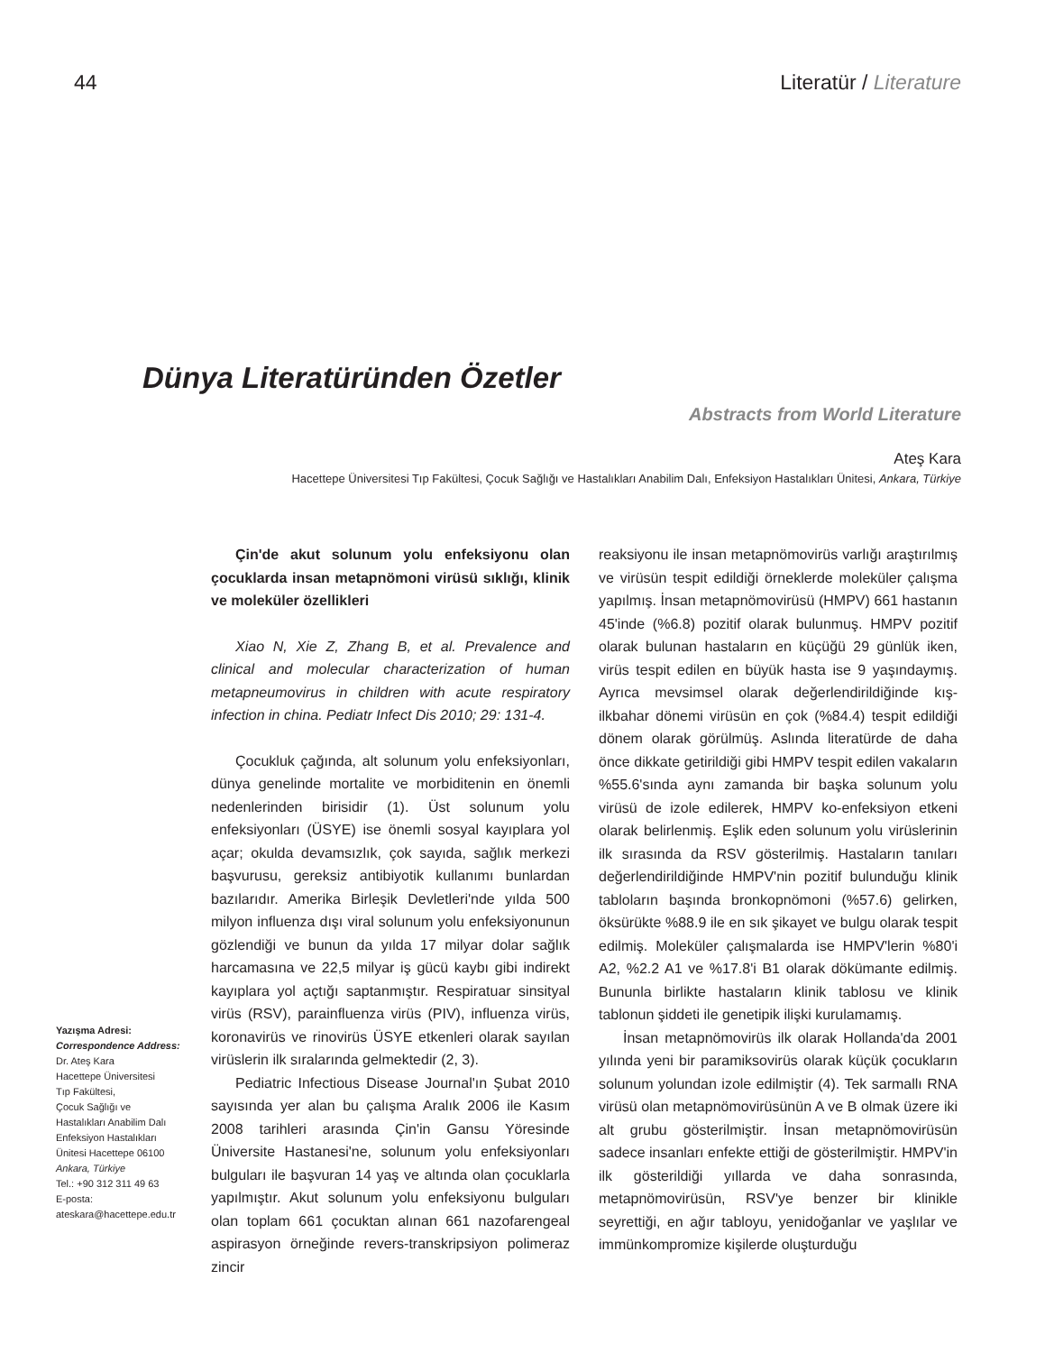44 Literatür / Literature
Dünya Literatüründen Özetler
Abstracts from World Literature
Ateş Kara
Hacettepe Üniversitesi Tıp Fakültesi, Çocuk Sağlığı ve Hastalıkları Anabilim Dalı, Enfeksiyon Hastalıkları Ünitesi, Ankara, Türkiye
Yazışma Adresi:
Correspondence Address:
Dr. Ateş Kara
Hacettepe Üniversitesi
Tıp Fakültesi,
Çocuk Sağlığı ve
Hastalıkları Anabilim Dalı
Enfeksiyon Hastalıkları
Ünitesi Hacettepe 06100
Ankara, Türkiye
Tel.: +90 312 311 49 63
E-posta:
ateskara@hacettepe.edu.tr
Çin'de akut solunum yolu enfeksiyonu olan çocuklarda insan metapnömoni virüsü sıklığı, klinik ve moleküler özellikleri
Xiao N, Xie Z, Zhang B, et al. Prevalence and clinical and molecular characterization of human metapneumovirus in children with acute respiratory infection in china. Pediatr Infect Dis 2010; 29: 131-4.
Çocukluk çağında, alt solunum yolu enfeksiyonları, dünya genelinde mortalite ve morbiditenin en önemli nedenlerinden birisidir (1). Üst solunum yolu enfeksiyonları (ÜSYE) ise önemli sosyal kayıplara yol açar; okulda devamsızlık, çok sayıda, sağlık merkezi başvurusu, gereksiz antibiyotik kullanımı bunlardan bazılarıdır. Amerika Birleşik Devletleri'nde yılda 500 milyon influenza dışı viral solunum yolu enfeksiyonunun gözlendiği ve bunun da yılda 17 milyar dolar sağlık harcamasına ve 22,5 milyar iş gücü kaybı gibi indirekt kayıplara yol açtığı saptanmıştır. Respiratuar sinsityal virüs (RSV), parainfluenza virüs (PIV), influenza virüs, koronavirüs ve rinovirüs ÜSYE etkenleri olarak sayılan virüslerin ilk sıralarında gelmektedir (2, 3).
Pediatric Infectious Disease Journal'ın Şubat 2010 sayısında yer alan bu çalışma Aralık 2006 ile Kasım 2008 tarihleri arasında Çin'in Gansu Yöresinde Üniversite Hastanesi'ne, solunum yolu enfeksiyonları bulguları ile başvuran 14 yaş ve altında olan çocuklarla yapılmıştır. Akut solunum yolu enfeksiyonu bulguları olan toplam 661 çocuktan alınan 661 nazofarengeal aspirasyon örneğinde revers-transkripsiyon polimeraz zincir
reaksiyonu ile insan metapnömovirüs varlığı araştırılmış ve virüsün tespit edildiği örneklerde moleküler çalışma yapılmış. İnsan metapnömovirüsü (HMPV) 661 hastanın 45'inde (%6.8) pozitif olarak bulunmuş. HMPV pozitif olarak bulunan hastaların en küçüğü 29 günlük iken, virüs tespit edilen en büyük hasta ise 9 yaşındaymış. Ayrıca mevsimsel olarak değerlendirildiğinde kış-ilkbahar dönemi virüsün en çok (%84.4) tespit edildiği dönem olarak görülmüş. Aslında literatürde de daha önce dikkate getirildiği gibi HMPV tespit edilen vakaların %55.6'sında aynı zamanda bir başka solunum yolu virüsü de izole edilerek, HMPV ko-enfeksiyon etkeni olarak belirlenmiş. Eşlik eden solunum yolu virüslerinin ilk sırasında da RSV gösterilmiş. Hastaların tanıları değerlendirildiğinde HMPV'nin pozitif bulunduğu klinik tabloların başında bronkopnömoni (%57.6) gelirken, öksürükte %88.9 ile en sık şikayet ve bulgu olarak tespit edilmiş. Moleküler çalışmalarda ise HMPV'lerin %80'i A2, %2.2 A1 ve %17.8'i B1 olarak dökümante edilmiş. Bununla birlikte hastaların klinik tablosu ve klinik tablonun şiddeti ile genetipik ilişki kurulamamış.
İnsan metapnömovirüs ilk olarak Hollanda'da 2001 yılında yeni bir paramiksovirüs olarak küçük çocukların solunum yolundan izole edilmiştir (4). Tek sarmallı RNA virüsü olan metapnömovirüsünün A ve B olmak üzere iki alt grubu gösterilmiştir. İnsan metapnömovirüsün sadece insanları enfekte ettiği de gösterilmiştir. HMPV'in ilk gösterildiği yıllarda ve daha sonrasında, metapnömovirüsün, RSV'ye benzer bir klinikle seyrettiği, en ağır tabloyu, yenidoğanlar ve yaşlılar ve immünkompromize kişilerde oluşturduğu